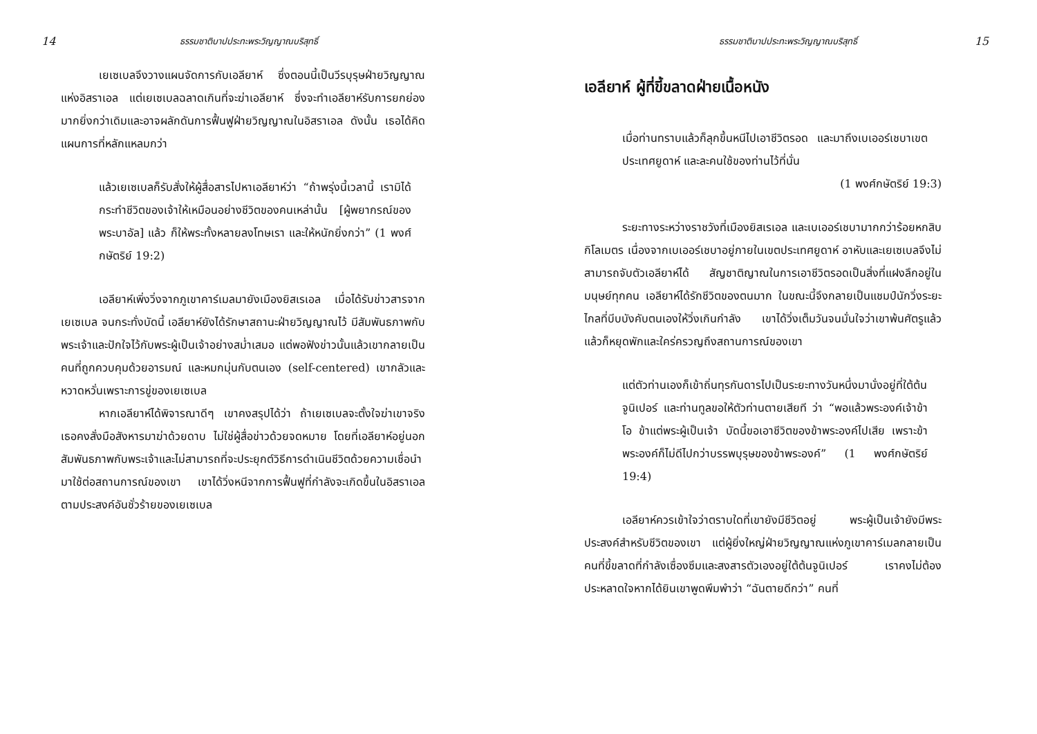14 ธรรมชาติบาปประทะพระวิญญาณบริสุทธิ์
เยเซเบลจึงวางแผนจัดการกับเอลียาห์ ซึ่งตอนนี้เป็นวีรบุรุษฝ่ายวิญญาณแห่งอิสราเอล แต่เยเซเบลฉลาดเกินที่จะฆ่าเอลียาห์ ซึ่งจะทำเอลียาห์รับการยกย่องมากยิ่งกว่าเดิมและอาจผลักดันการฟื้นฟูฝ่ายวิญญาณในอิสราเอล ดังนั้น เธอได้คิดแผนการที่หลักแหลมกว่า
แล้วเยเซเบลก็รับสั่งให้ผู้สื่อสารไปหาเอลียาห์ว่า “ถ้าพรุ่งนี้เวลานี้ เรามิได้กระทำชีวิตของเจ้าให้เหมือนอย่างชีวิตของคนเหล่านั้น [ผู้พยากรณ์ของพระบาอัล] แล้ว ก็ให้พระทั้งหลายลงโทษเรา และให้หนักยิ่งกว่า” (1 พงศ์กษัตริย์ 19:2)
เอลียาห์เพิ่งวิ่งจากภูเขาคาร์เมลมายังเมืองยิสเรเอล เมื่อได้รับข่าวสารจากเยเซเบล จนกระทั่งบัดนี้ เอลียาห์ยังได้รักษาสถานะฝ่ายวิญญาณไว้ มีสัมพันธภาพกับพระเจ้าและปักใจไว้กับพระผู้เป็นเจ้าอย่างสม่ำเสมอ แต่พอฟังข่าวนั้นแล้วเขากลายเป็นคนที่ถูกควบคุมด้วยอารมณ์ และหมกมุ่นกับตนเอง (self-centered) เขากลัวและหวาดหวั่นเพราะการขู่ของเยเซเบล
หากเอลียาห์ได้พิจารณาดีๆ เขาคงสรุปได้ว่า ถ้าเยเซเบลจะตั้งใจฆ่าเขาจริง เธอคงสั่งมือสังหารมาฆ่าด้วยดาบ ไม่ใช่ผู้สื่อข่าวด้วยจดหมาย โดยที่เอลียาห์อยู่นอกสัมพันธภาพกับพระเจ้าและไม่สามารถที่จะประยุกต์วิธีการดำเนินชีวิตด้วยความเชื่อนำมาใช้ต่อสถานการณ์ของเขา เขาได้วิ่งหนีจากการฟื้นฟูที่กำลังจะเกิดขึ้นในอิสราเอล ตามประสงค์อันชั่วร้ายของเยเซเบล
ธรรมชาติบาปประทะพระวิญญาณบริสุทธิ์ 15
เอลียาห์ ผู้ที่ขี้ขลาดฝ่ายเนื้อหนัง
เมื่อท่านทราบแล้วก็ลุกขึ้นหนีไปเอาชีวิตรอด และมาถึงเบเออร์เชบาเขตประเทศยูดาห์ และละคนใช้ของท่านไว้ที่นั่น
(1 พงศ์กษัตริย์ 19:3)
ระยะทางระหว่างราชวังที่เมืองยิสเรเอล และเบเออร์เชบามากกว่าร้อยหกสิบกิโลเมตร เนื่องจากเบเออร์เชบาอยู่ภายในเขตประเทศยูดาห์ อาหับและเยเซเบลจึงไม่สามารถจับตัวเอลียาห์ได้ สัญชาติญาณในการเอาชีวิตรอดเป็นสิ่งที่แฝงลึกอยู่ในมนุษย์ทุกคน เอลียาห์ได้รักชีวิตของตนมาก ในขณะนี้จึงกลายเป็นแชมป์นักวิ่งระยะไกลที่บีบบังคับตนเองให้วิ่งเกินกำลัง เขาได้วิ่งเต็มวันจนมั่นใจว่าเขาพ้นศัตรูแล้ว แล้วก็หยุดพักและใคร่ครวญถึงสถานการณ์ของเขา
แต่ตัวท่านเองก็เข้าถิ่นทุรกันดารไปเป็นระยะทางวันหนึ่งมานั่งอยู่ที่ใต้ต้นจูนิเปอร์ และท่านทูลขอให้ตัวท่านตายเสียที ว่า “พอแล้วพระองค์เจ้าข้า โอ ข้าแต่พระผู้เป็นเจ้า บัดนี้ขอเอาชีวิตของข้าพระองค์ไปเสีย เพราะข้าพระองค์ก็ไม่ดีไปกว่าบรรพบุรุษของข้าพระองค์” (1 พงศ์กษัตริย์ 19:4)
เอลียาห์ควรเข้าใจว่าตราบใดที่เขายังมีชีวิตอยู่ พระผู้เป็นเจ้ายังมีพระประสงค์สำหรับชีวิตของเขา แต่ผู้ยิ่งใหญ่ฝ่ายวิญญาณแห่งภูเขาคาร์เมลกลายเป็นคนที่ขี้ขลาดที่กำลังเซื่องซึมและสงสารตัวเองอยู่ใต้ต้นจูนิเปอร์ เราคงไม่ต้องประหลาดใจหากได้ยินเขาพูดพึมพำว่า “ฉันตายดีกว่า” คนที่